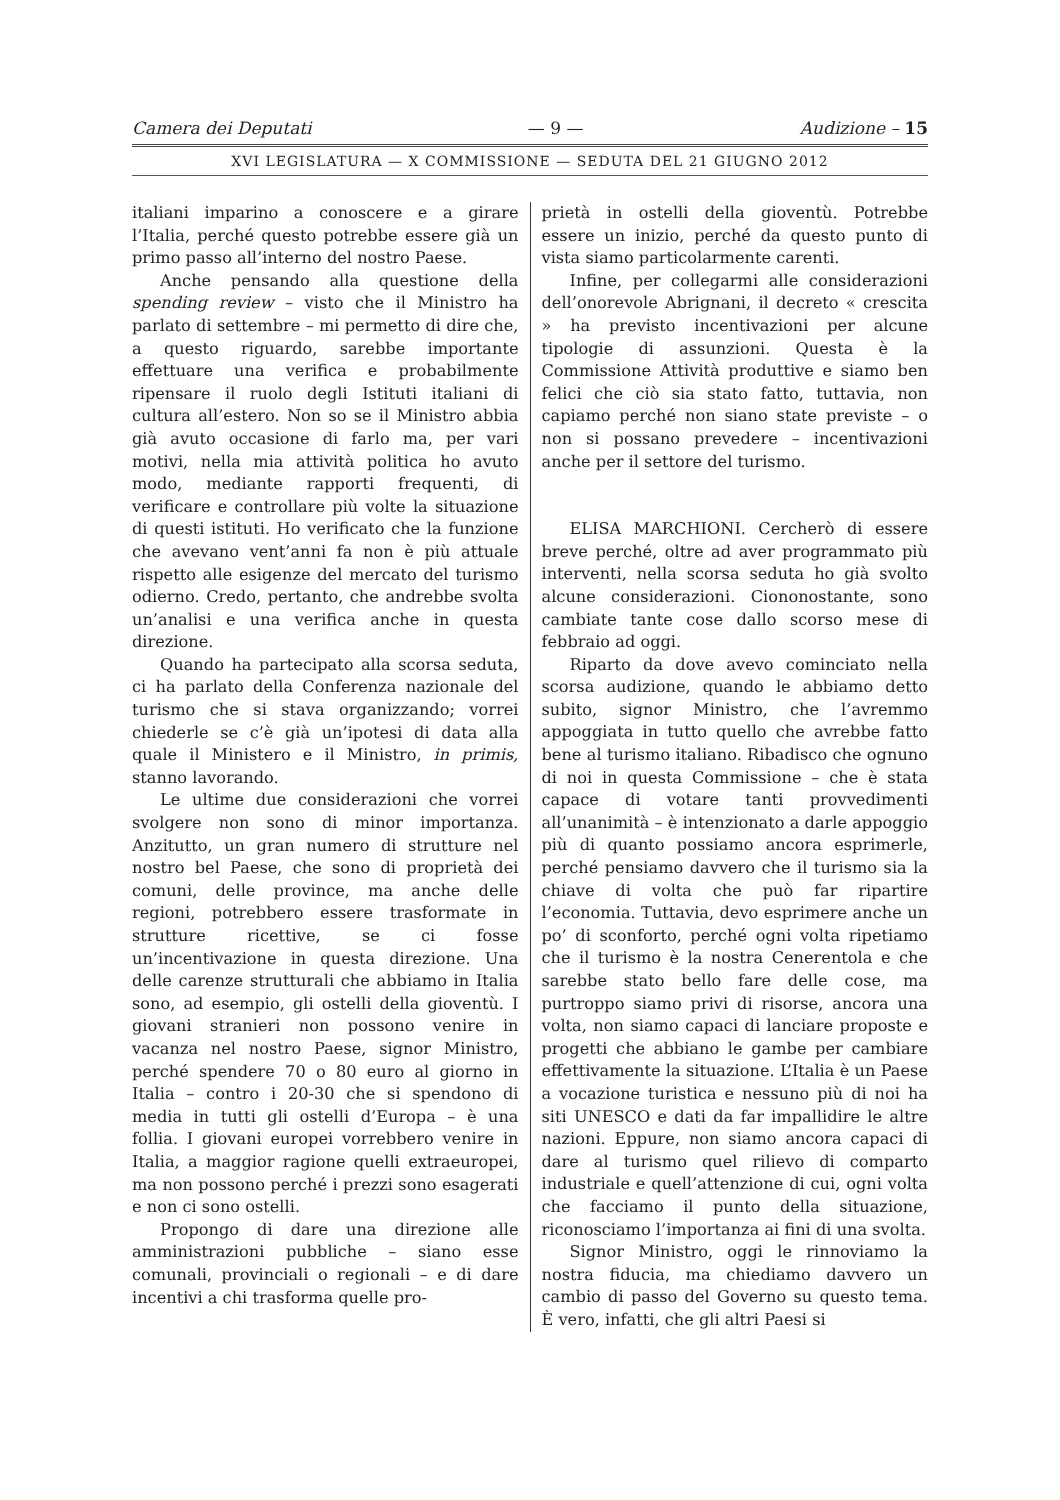Camera dei Deputati — 9 — Audizione – 15
XVI LEGISLATURA — X COMMISSIONE — SEDUTA DEL 21 GIUGNO 2012
italiani imparino a conoscere e a girare l’Italia, perché questo potrebbe essere già un primo passo all’interno del nostro Paese.
Anche pensando alla questione della spending review – visto che il Ministro ha parlato di settembre – mi permetto di dire che, a questo riguardo, sarebbe importante effettuare una verifica e probabilmente ripensare il ruolo degli Istituti italiani di cultura all’estero. Non so se il Ministro abbia già avuto occasione di farlo ma, per vari motivi, nella mia attività politica ho avuto modo, mediante rapporti frequenti, di verificare e controllare più volte la situazione di questi istituti. Ho verificato che la funzione che avevano vent’anni fa non è più attuale rispetto alle esigenze del mercato del turismo odierno. Credo, pertanto, che andrebbe svolta un’analisi e una verifica anche in questa direzione.
Quando ha partecipato alla scorsa seduta, ci ha parlato della Conferenza nazionale del turismo che si stava organizzando; vorrei chiederle se c’è già un’ipotesi di data alla quale il Ministero e il Ministro, in primis, stanno lavorando.
Le ultime due considerazioni che vorrei svolgere non sono di minor importanza. Anzitutto, un gran numero di strutture nel nostro bel Paese, che sono di proprietà dei comuni, delle province, ma anche delle regioni, potrebbero essere trasformate in strutture ricettive, se ci fosse un’incentivazione in questa direzione. Una delle carenze strutturali che abbiamo in Italia sono, ad esempio, gli ostelli della gioventù. I giovani stranieri non possono venire in vacanza nel nostro Paese, signor Ministro, perché spendere 70 o 80 euro al giorno in Italia – contro i 20-30 che si spendono di media in tutti gli ostelli d’Europa – è una follia. I giovani europei vorrebbero venire in Italia, a maggior ragione quelli extraeuropei, ma non possono perché i prezzi sono esagerati e non ci sono ostelli.
Propongo di dare una direzione alle amministrazioni pubbliche – siano esse comunali, provinciali o regionali – e di dare incentivi a chi trasforma quelle pro-
prietà in ostelli della gioventù. Potrebbe essere un inizio, perché da questo punto di vista siamo particolarmente carenti.
Infine, per collegarmi alle considerazioni dell’onorevole Abrignani, il decreto « crescita » ha previsto incentivazioni per alcune tipologie di assunzioni. Questa è la Commissione Attività produttive e siamo ben felici che ciò sia stato fatto, tuttavia, non capiamo perché non siano state previste – o non si possano prevedere – incentivazioni anche per il settore del turismo.
ELISA MARCHIONI. Cercherò di essere breve perché, oltre ad aver programmato più interventi, nella scorsa seduta ho già svolto alcune considerazioni. Ciononostante, sono cambiate tante cose dallo scorso mese di febbraio ad oggi.
Riparto da dove avevo cominciato nella scorsa audizione, quando le abbiamo detto subito, signor Ministro, che l’avremmo appoggiata in tutto quello che avrebbe fatto bene al turismo italiano. Ribadisco che ognuno di noi in questa Commissione – che è stata capace di votare tanti provvedimenti all’unanimità – è intenzionato a darle appoggio più di quanto possiamo ancora esprimerle, perché pensiamo davvero che il turismo sia la chiave di volta che può far ripartire l’economia. Tuttavia, devo esprimere anche un po’ di sconforto, perché ogni volta ripetiamo che il turismo è la nostra Cenerentola e che sarebbe stato bello fare delle cose, ma purtroppo siamo privi di risorse, ancora una volta, non siamo capaci di lanciare proposte e progetti che abbiano le gambe per cambiare effettivamente la situazione. L’Italia è un Paese a vocazione turistica e nessuno più di noi ha siti UNESCO e dati da far impallidire le altre nazioni. Eppure, non siamo ancora capaci di dare al turismo quel rilievo di comparto industriale e quell’attenzione di cui, ogni volta che facciamo il punto della situazione, riconosciamo l’importanza ai fini di una svolta.
Signor Ministro, oggi le rinnoviamo la nostra fiducia, ma chiediamo davvero un cambio di passo del Governo su questo tema. È vero, infatti, che gli altri Paesi si